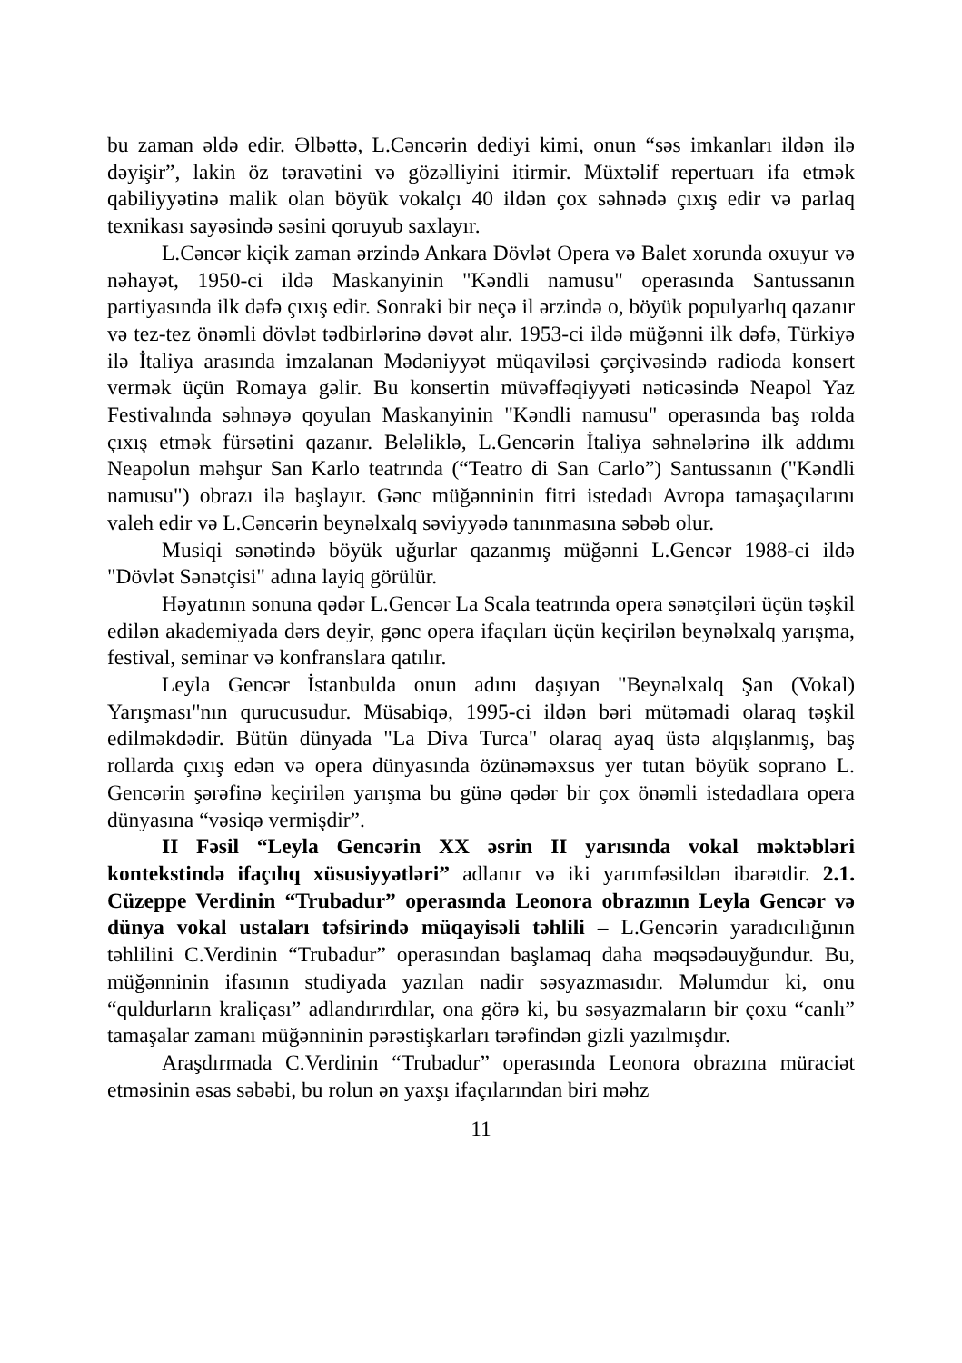bu zaman əldə edir. Əlbəttə, L.Cəncərin dediyi kimi, onun “səs imkanları ildən ilə dəyişir”, lakin öz təravətini və gözəlliyini itirmir. Müxtəlif repertuarı ifa etmək qabiliyyətinə malik olan böyük vokalçı 40 ildən çox səhnədə çıxış edir və parlaq texnikası sayəsində səsini qoruyub saxlayır.
L.Cəncər kiçik zaman ərzində Ankara Dövlət Opera və Balet xorunda oxuyur və nəhayət, 1950-ci ildə Maskanyinin "Kəndli namusu" operasında Santussanın partiyasında ilk dəfə çıxış edir. Sonraki bir neçə il ərzində o, böyük populyarlıq qazanır və tez-tez önəmli dövlət tədbirlərinə dəvət alır. 1953-ci ildə müğənni ilk dəfə, Türkiyə ilə İtaliya arasında imzalanan Mədəniyyət müqaviləsi çərçivəsində radioda konsert vermək üçün Romaya gəlir. Bu konsertin müvəffəqiyyəti nəticəsində Neapol Yaz Festivalında səhnəyə qoyulan Maskanyinin "Kəndli namusu" operasında baş rolda çıxış etmək fürsətini qazanır. Beləliklə, L.Gencərin İtaliya səhnələrinə ilk addımı Neapolun məhşur San Karlo teatrında (“Teatro di San Carlo”) Santussanın ("Kəndli namusu") obrazı ilə başlayır. Gənc müğənninin fitri istedadı Avropa tamaşaçılarını valeh edir və L.Cəncərin beynəlxalq səviyyədə tanınmasına səbəb olur.
Musiqi sənətində böyük uğurlar qazanmış müğənni L.Gencər 1988-ci ildə "Dövlət Sənətçisi" adına layiq görülür.
Həyatının sonuna qədər L.Gencər La Scala teatrında opera sənətçiləri üçün təşkil edilən akademiyada dərs deyir, gənc opera ifaçıları üçün keçirilən beynəlxalq yarışma, festival, seminar və konfranslara qatılır.
Leyla Gencər İstanbulda onun adını daşıyan "Beynəlxalq Şan (Vokal) Yarışması"nın qurucusudur. Müsabiqə, 1995-ci ildən bəri mütəmadi olaraq təşkil edilməkdədir. Bütün dünyada "La Diva Turca" olaraq ayaq üstə alqışlanmış, baş rollarda çıxış edən və opera dünyasında özünəməxsus yer tutan böyük soprano L. Gencərin şərəfinə keçirilən yarışma bu günə qədər bir çox önəmli istedadlara opera dünyasına “vəsiqə vermişdir”.
II Fəsil “Leyla Gencərin XX əsrin II yarısında vokal məktəbləri kontekstində ifaçılıq xüsusiyyətləri” adlanır və iki yarımfəsildən ibarətdir. 2.1. Cüzeppe Verdinin “Trubadur” operasında Leonora obrazının Leyla Gencər və dünya vokal ustaları təfsirində müqayisəli təhlili – L.Gencərin yaradıcılığının təhlilini C.Verdinin “Trubadur” operasından başlamaq daha məqsədəuyğundur. Bu, müğənninin ifasının studiyada yazılan nadir səsyazmasıdır. Məlumdur ki, onu “quldurların kraliçası” adlandırırdılar, ona görə ki, bu səsyazmaların bir çoxu “canlı” tamaşalar zamanı müğənninin pərəstişkarları tərəfindən gizli yazılmışdır.
Araşdırmada C.Verdinin “Trubadur” operasında Leonora obrazına müraciət etməsinin əsas səbəbi, bu rolun ən yaxşı ifaçılarından biri məhz
11